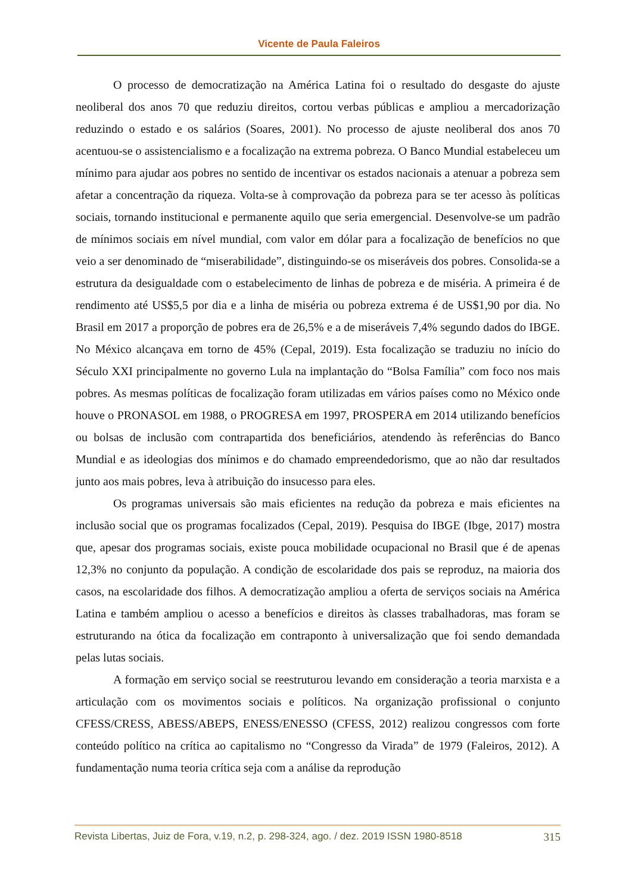Vicente de Paula Faleiros
O processo de democratização na América Latina foi o resultado do desgaste do ajuste neoliberal dos anos 70 que reduziu direitos, cortou verbas públicas e ampliou a mercadorização reduzindo o estado e os salários (Soares, 2001). No processo de ajuste neoliberal dos anos 70 acentuou-se o assistencialismo e a focalização na extrema pobreza. O Banco Mundial estabeleceu um mínimo para ajudar aos pobres no sentido de incentivar os estados nacionais a atenuar a pobreza sem afetar a concentração da riqueza. Volta-se à comprovação da pobreza para se ter acesso às políticas sociais, tornando institucional e permanente aquilo que seria emergencial. Desenvolve-se um padrão de mínimos sociais em nível mundial, com valor em dólar para a focalização de benefícios no que veio a ser denominado de “miserabilidade”, distinguindo-se os miseráveis dos pobres. Consolida-se a estrutura da desigualdade com o estabelecimento de linhas de pobreza e de miséria. A primeira é de rendimento até US$5,5 por dia e a linha de miséria ou pobreza extrema é de US$1,90 por dia. No Brasil em 2017 a proporção de pobres era de 26,5% e a de miseráveis 7,4% segundo dados do IBGE. No México alcançava em torno de 45% (Cepal, 2019). Esta focalização se traduziu no início do Século XXI principalmente no governo Lula na implantação do “Bolsa Família” com foco nos mais pobres. As mesmas políticas de focalização foram utilizadas em vários países como no México onde houve o PRONASOL em 1988, o PROGRESA em 1997, PROSPERA em 2014 utilizando benefícios ou bolsas de inclusão com contrapartida dos beneficiários, atendendo às referências do Banco Mundial e as ideologias dos mínimos e do chamado empreendedorismo, que ao não dar resultados junto aos mais pobres, leva à atribuição do insucesso para eles.
Os programas universais são mais eficientes na redução da pobreza e mais eficientes na inclusão social que os programas focalizados (Cepal, 2019). Pesquisa do IBGE (Ibge, 2017) mostra que, apesar dos programas sociais, existe pouca mobilidade ocupacional no Brasil que é de apenas 12,3% no conjunto da população. A condição de escolaridade dos pais se reproduz, na maioria dos casos, na escolaridade dos filhos. A democratização ampliou a oferta de serviços sociais na América Latina e também ampliou o acesso a benefícios e direitos às classes trabalhadoras, mas foram se estruturando na ótica da focalização em contraponto à universalização que foi sendo demandada pelas lutas sociais.
A formação em serviço social se reestruturou levando em consideração a teoria marxista e a articulação com os movimentos sociais e políticos. Na organização profissional o conjunto CFESS/CRESS, ABESS/ABEPS, ENESS/ENESSO (CFESS, 2012) realizou congressos com forte conteúdo político na crítica ao capitalismo no “Congresso da Virada” de 1979 (Faleiros, 2012). A fundamentação numa teoria crítica seja com a análise da reprodução
Revista Libertas, Juiz de Fora, v.19, n.2, p. 298-324, ago. / dez. 2019 ISSN 1980-8518 315